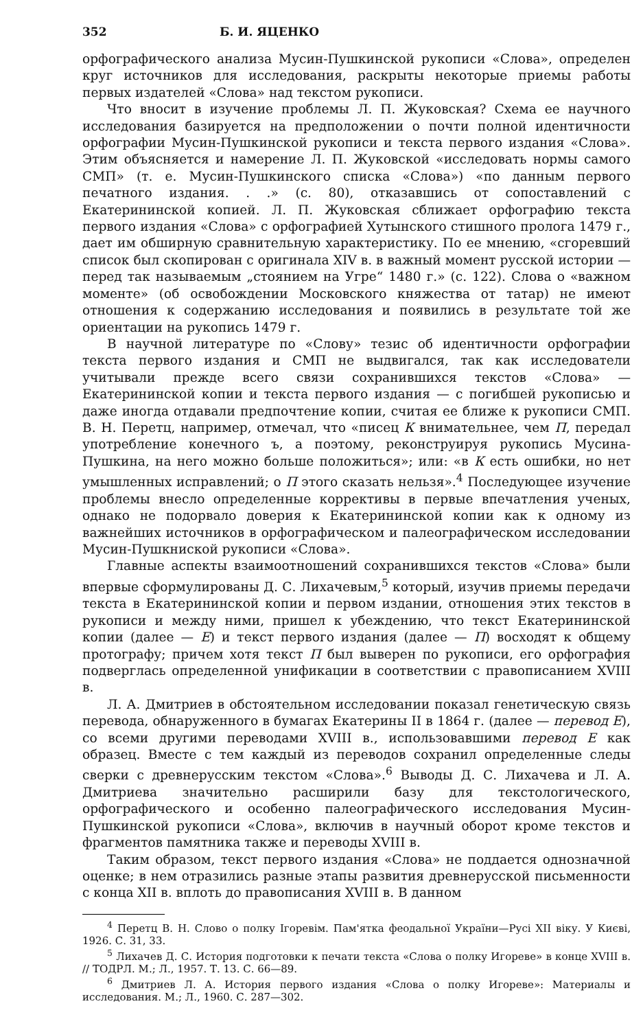352 Б. И. ЯЦЕНКО
орфографического анализа Мусин-Пушкинской рукописи «Слова», определен круг источников для исследования, раскрыты некоторые приемы работы первых издателей «Слова» над текстом рукописи.
Что вносит в изучение проблемы Л. П. Жуковская? Схема ее научного исследования базируется на предположении о почти полной идентичности орфографии Мусин-Пушкинской рукописи и текста первого издания «Слова». Этим объясняется и намерение Л. П. Жуковской «исследовать нормы самого СМП» (т. е. Мусин-Пушкинского списка «Слова») «по данным первого печатного издания. . .» (с. 80), отказавшись от сопоставлений с Екатерининской копией. Л. П. Жуковская сближает орфографию текста первого издания «Слова» с орфографией Хутынского стишного пролога 1479 г., дает им обширную сравнительную характеристику. По ее мнению, «сгоревший список был скопирован с оригинала XIV в. в важный момент русской истории — перед так называемым „стоянием на Угре“ 1480 г.» (с. 122). Слова о «важном моменте» (об освобождении Московского княжества от татар) не имеют отношения к содержанию исследования и появились в результате той же ориентации на рукопись 1479 г.
В научной литературе по «Слову» тезис об идентичности орфографии текста первого издания и СМП не выдвигался, так как исследователи учитывали прежде всего связи сохранившихся текстов «Слова» — Екатерининской копии и текста первого издания — с погибшей рукописью и даже иногда отдавали предпочтение копии, считая ее ближе к рукописи СМП. В. Н. Перетц, например, отмечал, что «писец К внимательнее, чем П, передал употребление конечного ъ, а поэтому, реконструируя рукопись Мусина-Пушкина, на него можно больше положиться»; или: «в К есть ошибки, но нет умышленных исправлений; о П этого сказать нельзя».<sup>4</sup> Последующее изучение проблемы внесло определенные коррективы в первые впечатления ученых, однако не подорвало доверия к Екатерининской копии как к одному из важнейших источников в орфографическом и палеографическом исследовании Мусин-Пушкниской рукописи «Слова».
Главные аспекты взаимоотношений сохранившихся текстов «Слова» были впервые сформулированы Д. С. Лихачевым,<sup>5</sup> который, изучив приемы передачи текста в Екатерининской копии и первом издании, отношения этих текстов в рукописи и между ними, пришел к убеждению, что текст Екатерининской копии (далее — Е) и текст первого издания (далее — П) восходят к общему протографу; причем хотя текст П был выверен по рукописи, его орфография подверглась определенной унификации в соответствии с правописанием XVIII в.
Л. А. Дмитриев в обстоятельном исследовании показал генетическую связь перевода, обнаруженного в бумагах Екатерины II в 1864 г. (далее — перевод Е), со всеми другими переводами XVIII в., использовавшими перевод Е как образец. Вместе с тем каждый из переводов сохранил определенные следы сверки с древнерусским текстом «Слова».<sup>6</sup> Выводы Д. С. Лихачева и Л. А. Дмитриева значительно расширили базу для текстологического, орфографического и особенно палеографического исследования Мусин-Пушкинской рукописи «Слова», включив в научный оборот кроме текстов и фрагментов памятника также и переводы XVIII в.
Таким образом, текст первого издания «Слова» не поддается однозначной оценке; в нем отразились разные этапы развития древнерусской письменности с конца XII в. вплоть до правописания XVIII в. В данном
<sup>4</sup> Перетц В. Н. Слово о полку Ігоревім. Пам'ятка феодальної України—Русі XII віку. У Києві, 1926. С. 31, 33.
<sup>5</sup> Лихачев Д. С. История подготовки к печати текста «Слова о полку Игореве» в конце XVIII в. // ТОДРЛ. М.; Л., 1957. Т. 13. С. 66—89.
<sup>6</sup> Дмитриев Л. А. История первого издания «Слова о полку Игореве»: Материалы и исследования. М.; Л., 1960. С. 287—302.